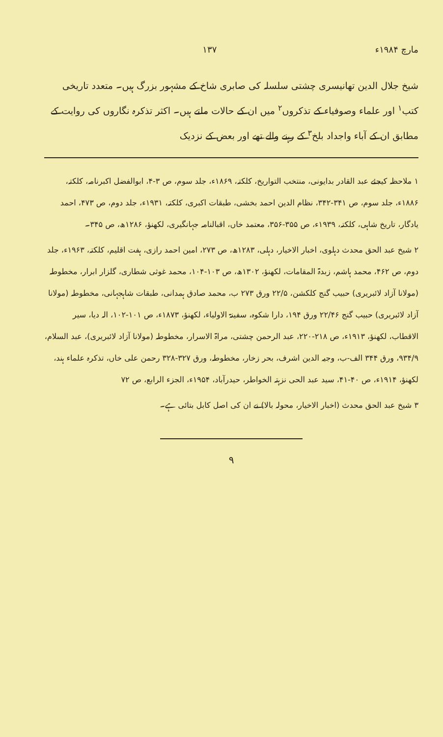مارچ ۱۹۸۴ء ۱۳۷
شیخ جلال الدین تھانیسری چشتی سلسلہ کی صابری شاخ کے مشہور بزرگ ہیں۔ متعدد تاریخی کتب<sup>۱</sup> اور علماء وصوفیاء کے تذکروں<sup>۲</sup> میں ان کے حالات ملتے ہیں۔ اکثر تذکرہ نگاروں کی روایت کے مطابق ان کے آباء واجداد بلخ<sup>۳</sup> کے رہنے والے تھے اور بعض کے نزدیک
۱ ملاحظہ کیجئے عبد القادر بدایونی، منتخب التواریخ، کلکتہ، ۱۸۶۹ء، جلد سوم، ص ۳-۴، ابوالفضل اکبرنامہ، کلکتہ، ۱۸۸۶ء، جلد سوم، ص ۳۴۱-۳۴۲، نظام الدین احمد بخشی، طبقات اکبری، کلکتہ، ۱۹۳۱ء، جلد دوم، ص ۴۷۳، احمد یادگار، تاریخ شاہی، کلکتہ، ۱۹۳۹ء، ص ۳۵۵-۳۵۶، معتمد خاں، اقبالنامہ جہانگیری، لکھنؤ، ۱۲۸۶ھ، ص ۳۴۵۔
۲ شیخ عبد الحق محدث دہلوی، اخبار الاخیار، دہلی، ۱۲۸۳ھ، ص ۲۷۳، امین احمد رازی، ہفت اقلیم، کلکتہ، ۱۹۶۳ء، جلد دوم، ص ۴۶۲، محمد ہاشم، زبدۃ المقامات، لکھنؤ، ۱۳۰۲ھ، ص ۱۰۳-۱۰۴، محمد غوثی شطاری، گلزار ابرار، مخطوطہ (مولانا آزاد لائبریری) حبیب گنج کلکشن، ۲۲/۵ ورق ۲۷۳ ب، محمد صادق ہمدانی، طبقات شاہجہانی، مخطوطہ (مولانا آزاد لائبریری) حبیب گنج ۲۲/۴۶ ورق ۱۹۴، دارا شکوہ، سفینۃ الاولیاء، لکھنؤ، ۱۸۷۳ء، ص ۱۰۱-۱۰۲، الہ دیا، سیر الاقطاب، لکھنؤ، ۱۹۱۳ء، ص ۲۱۸-۲۲۰، عبد الرحمن چشتی، مراۃ الاسرار، مخطوطہ (مولانا آزاد لائبریری)، عبد السلام، ۹۳۴/۹، ورق ۳۴۴ الف-ب، وجیہ الدین اشرف، بحر زخار، مخطوطہ، ورق ۳۲۷-۳۲۸ رحمن علی خاں، تذکرہ علماء ہند، لکھنؤ، ۱۹۱۴ء، ص ۴۰-۴۱، سید عبد الحی نزہتہ الخواطر، حیدرآباد، ۱۹۵۴ء، الجزء الرابع، ص ۷۲
۳ شیخ عبد الحق محدث (اخبار الاخیار، محولہ بالا) نے ان کی اصل کابل بتائی ہے۔
۹